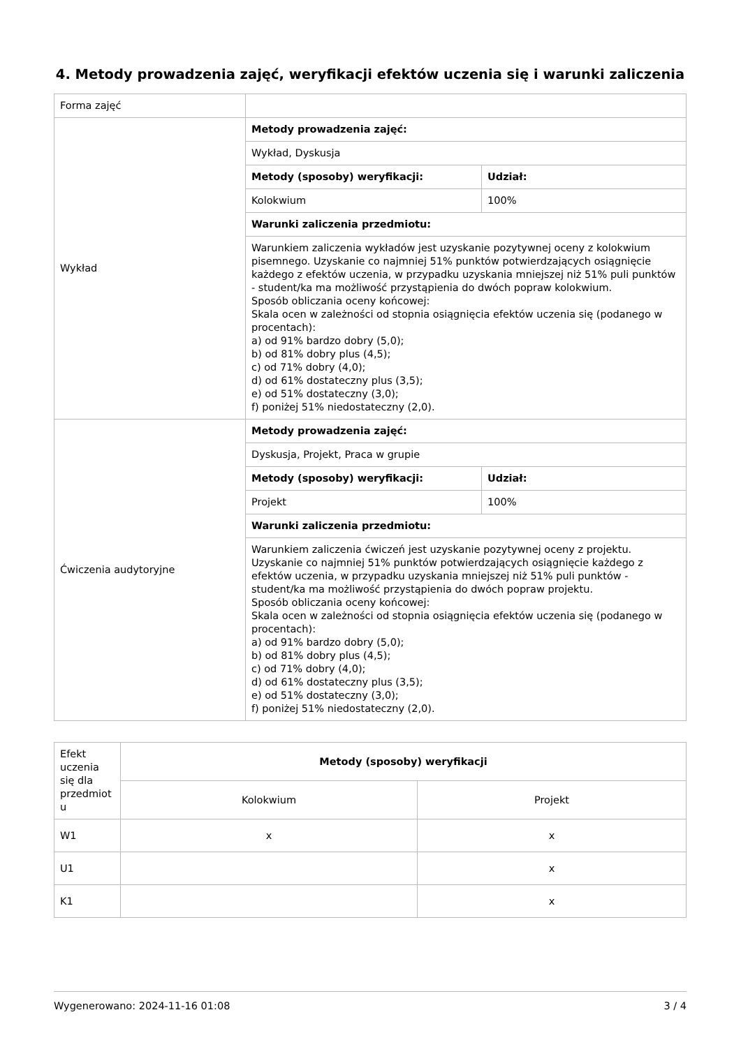4. Metody prowadzenia zajęć, weryfikacji efektów uczenia się i warunki zaliczenia
| Forma zajęć | | |
| Wykład | Metody prowadzenia zajęć: | |
| | Wykład, Dyskusja | |
| | Metody (sposoby) weryfikacji: | Udział: |
| | Kolokwium | 100% |
| | Warunki zaliczenia przedmiotu: | |
| | Warunkiem zaliczenia wykładów jest uzyskanie pozytywnej oceny z kolokwium pisemnego. Uzyskanie co najmniej 51% punktów potwierdzających osiągnięcie każdego z efektów uczenia, w przypadku uzyskania mniejszej niż 51% puli punktów - student/ka ma możliwość przystąpienia do dwóch popraw kolokwium. Sposób obliczania oceny końcowej: Skala ocen w zależności od stopnia osiągnięcia efektów uczenia się (podanego w procentach): a) od 91% bardzo dobry (5,0); b) od 81% dobry plus (4,5); c) od 71% dobry (4,0); d) od 61% dostateczny plus (3,5); e) od 51% dostateczny (3,0); f) poniżej 51% niedostateczny (2,0). | |
| Ćwiczenia audytoryjne | Metody prowadzenia zajęć: | |
| | Dyskusja, Projekt, Praca w grupie | |
| | Metody (sposoby) weryfikacji: | Udział: |
| | Projekt | 100% |
| | Warunki zaliczenia przedmiotu: | |
| | Warunkiem zaliczenia ćwiczeń jest uzyskanie pozytywnej oceny z projektu. Uzyskanie co najmniej 51% punktów potwierdzających osiągnięcie każdego z efektów uczenia, w przypadku uzyskania mniejszej niż 51% puli punktów - student/ka ma możliwość przystąpienia do dwóch popraw projektu. Sposób obliczania oceny końcowej: Skala ocen w zależności od stopnia osiągnięcia efektów uczenia się (podanego w procentach): a) od 91% bardzo dobry (5,0); b) od 81% dobry plus (4,5); c) od 71% dobry (4,0); d) od 61% dostateczny plus (3,5); e) od 51% dostateczny (3,0); f) poniżej 51% niedostateczny (2,0). | |
| Efekt uczenia się dla przedmiot u | Metody (sposoby) weryfikacji | |
| | Kolokwium | Projekt |
| W1 | x | x |
| U1 | | x |
| K1 | | x |
Wygenerowano: 2024-11-16 01:08 3 / 4